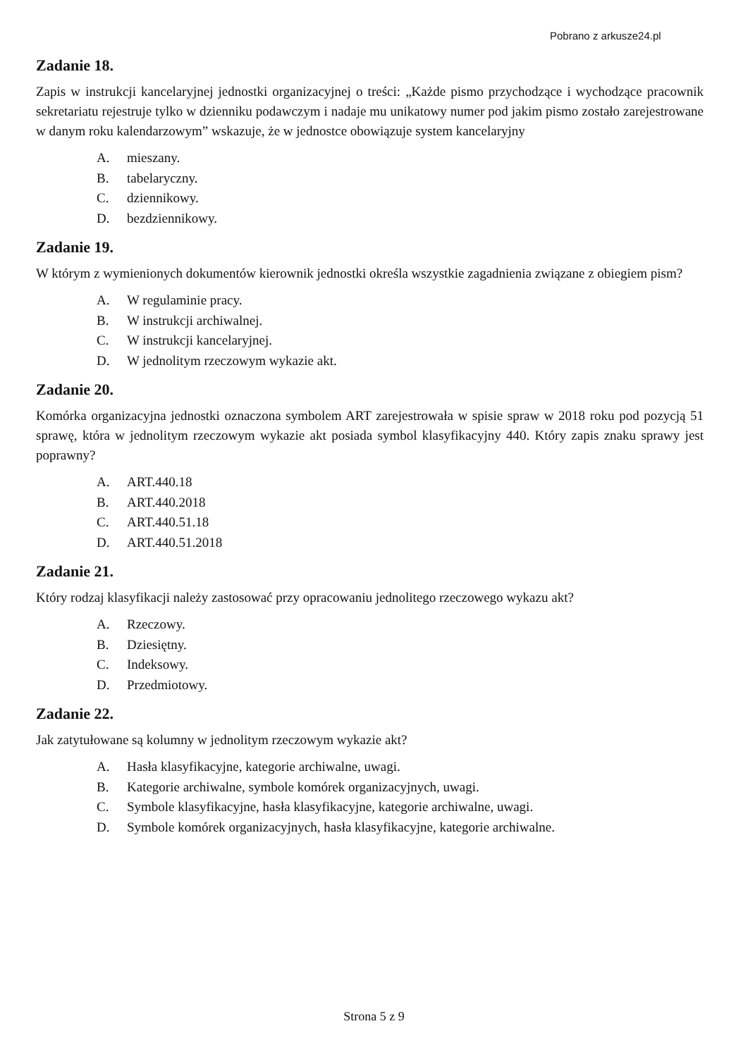Pobrano z arkusze24.pl
Zadanie 18.
Zapis w instrukcji kancelaryjnej jednostki organizacyjnej o treści: „Każde pismo przychodzące i wychodzące pracownik sekretariatu rejestruje tylko w dzienniku podawczym i nadaje mu unikatowy numer pod jakim pismo zostało zarejestrowane w danym roku kalendarzowym” wskazuje, że w jednostce obowiązuje system kancelaryjny
A. mieszany.
B. tabelaryczny.
C. dziennikowy.
D. bezdziennikowy.
Zadanie 19.
W którym z wymienionych dokumentów kierownik jednostki określa wszystkie zagadnienia związane z obiegiem pism?
A. W regulaminie pracy.
B. W instrukcji archiwalnej.
C. W instrukcji kancelaryjnej.
D. W jednolitym rzeczowym wykazie akt.
Zadanie 20.
Komórka organizacyjna jednostki oznaczona symbolem ART zarejestrowała w spisie spraw w 2018 roku pod pozycją 51 sprawę, która w jednolitym rzeczowym wykazie akt posiada symbol klasyfikacyjny 440. Który zapis znaku sprawy jest poprawny?
A. ART.440.18
B. ART.440.2018
C. ART.440.51.18
D. ART.440.51.2018
Zadanie 21.
Który rodzaj klasyfikacji należy zastosować przy opracowaniu jednolitego rzeczowego wykazu akt?
A. Rzeczowy.
B. Dziesiętny.
C. Indeksowy.
D. Przedmiotowy.
Zadanie 22.
Jak zatytułowane są kolumny w jednolitym rzeczowym wykazie akt?
A. Hasła klasyfikacyjne, kategorie archiwalne, uwagi.
B. Kategorie archiwalne, symbole komórek organizacyjnych, uwagi.
C. Symbole klasyfikacyjne, hasła klasyfikacyjne, kategorie archiwalne, uwagi.
D. Symbole komórek organizacyjnych, hasła klasyfikacyjne, kategorie archiwalne.
Strona 5 z 9